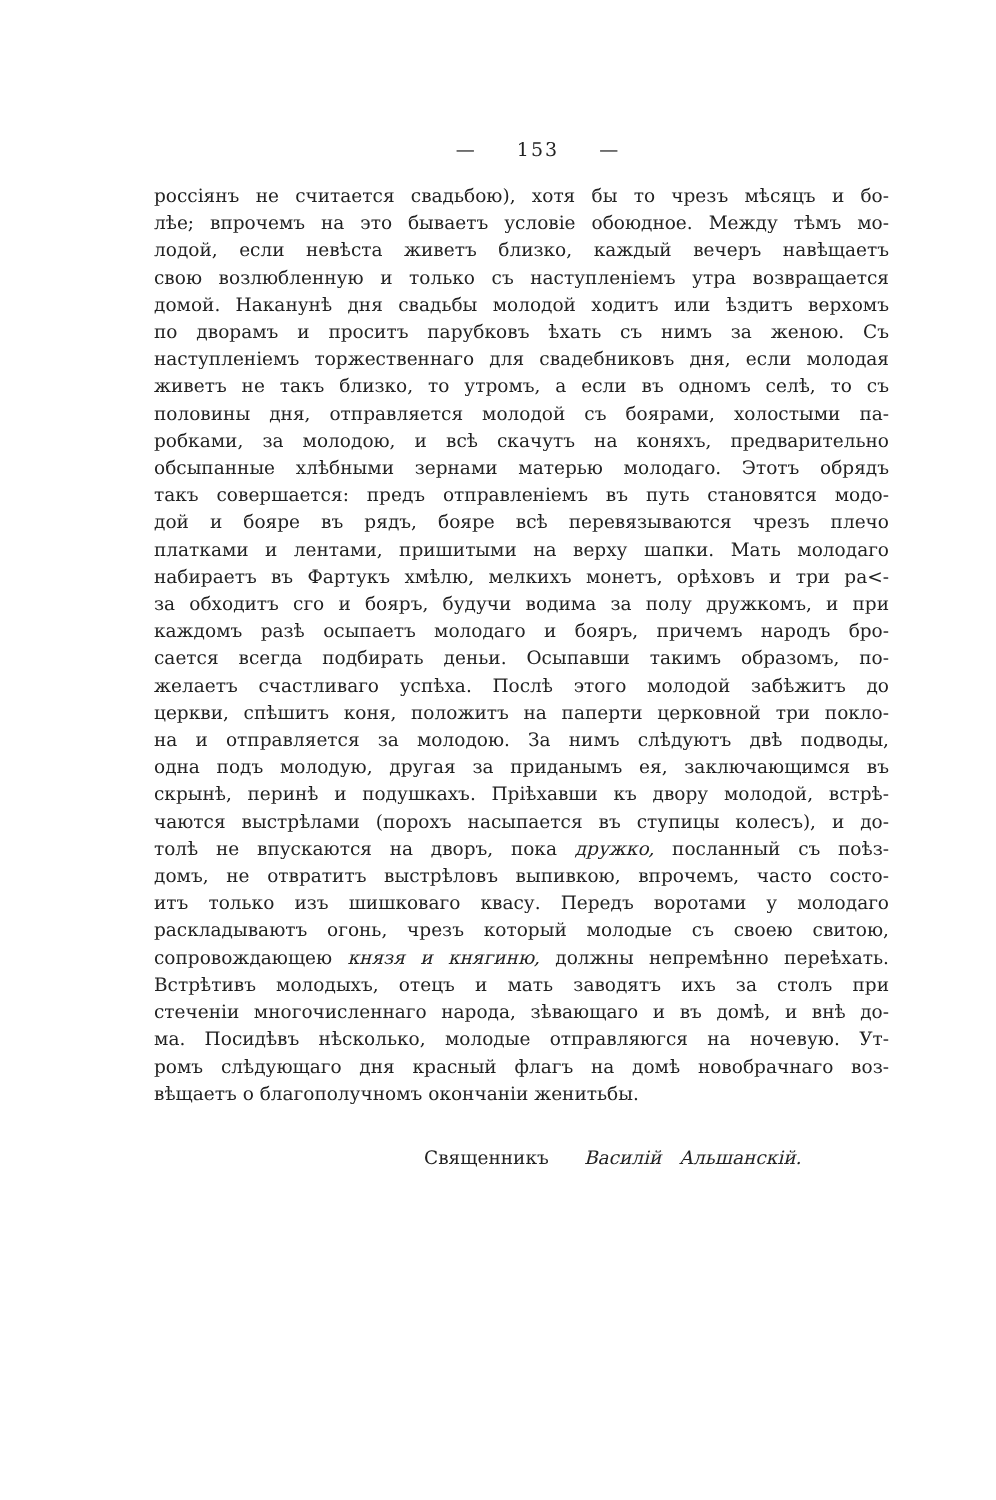— 153 —
россіянъ не считается свадьбою), хотя бы то чрезъ мѣсяцъ и бо-
лѣе; впрочемъ на это бываетъ условіе обоюдное. Между тѣмъ мо-
лодой, если невѣста живетъ близко, каждый вечеръ навѣщаетъ
свою возлюбленную и только съ наступленіемъ утра возвращается
домой. Наканунѣ дня свадьбы молодой ходитъ или ѣздитъ верхомъ
по дворамъ и проситъ парубковъ ѣхать съ нимъ за женою. Съ
наступленіемъ торжественнаго для свадебниковъ дня, если молодая
живетъ не такъ близко, то утромъ, а если въ одномъ селѣ, то съ
половины дня, отправляется молодой съ боярами, холостыми па-
робками, за молодою, и всѣ скачутъ на коняхъ, предварительно
обсыпанные хлѣбными зернами матерью молодаго. Этотъ обрядъ
такъ совершается: предъ отправленіемъ въ путь становятся модо-
дой и бояре въ рядъ, бояре всѣ перевязываются чрезъ плечо
платками и лентами, пришитыми на верху шапки. Мать молодаго
набираетъ въ Фартукъ хмѣлю, мелкихъ монетъ, орѣховъ и три ра<-
за обходитъ сго и бояръ, будучи водима за полу дружкомъ, и при
каждомъ разѣ осыпаетъ молодаго и бояръ, причемъ народъ бро-
сается всегда подбирать деньи. Осыпавши такимъ образомъ, по-
желаетъ счастливаго успѣха. Послѣ этого молодой забѣжитъ до
церкви, спѣшитъ коня, положитъ на паперти церковной три покло-
на и отправляется за молодою. За нимъ слѣдуютъ двѣ подводы,
одна подъ молодую, другая за приданымъ ея, заключающимся въ
скрынѣ, перинѣ и подушкахъ. Пріѣхавши къ двору молодой, встрѣ-
чаются выстрѣлами (порохъ насыпается въ ступицы колесъ), и до-
толѣ не впускаются на дворъ, пока дружко, посланный съ поѣз-
домъ, не отвратитъ выстрѣловъ выпивкою, впрочемъ, часто состо-
итъ только изъ шишковаго квасу. Передъ воротами у молодаго
раскладываютъ огонь, чрезъ который молодые съ своею свитою,
сопровождающею князя и княгиню, должны непремѣнно переѣхать.
Встрѣтивъ молодыхъ, отецъ и мать заводятъ ихъ за столъ при
стеченіи многочисленнаго народа, зѣвающаго и въ домѣ, и внѣ до-
ма. Посидѣвъ нѣсколько, молодые отправляюгся на ночевую. Ут-
ромъ слѣдующаго дня красный флагъ на домѣ новобрачнаго воз-
вѣщаетъ о благополучномъ окончаніи женитьбы.
Священникъ Василій Альшанскій.